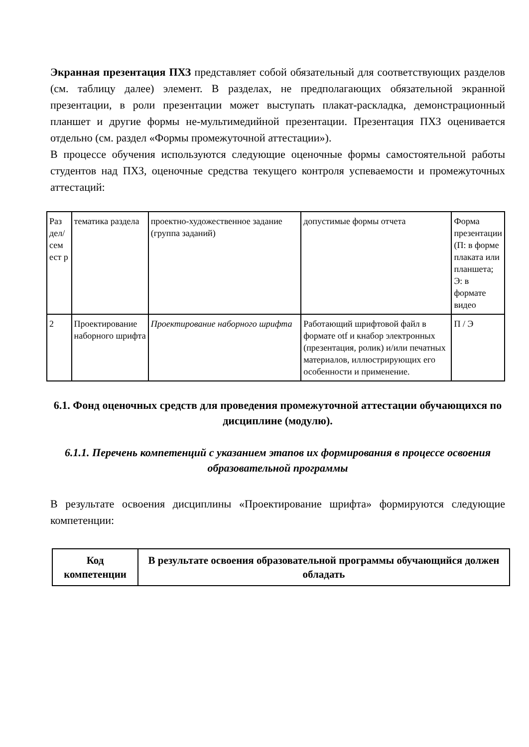Экранная презентация ПХЗ представляет собой обязательный для соответствующих разделов (см. таблицу далее) элемент. В разделах, не предполагающих обязательной экранной презентации, в роли презентации может выступать плакат-раскладка, демонстрационный планшет и другие формы не-мультимедийной презентации. Презентация ПХЗ оценивается отдельно (см. раздел «Формы промежуточной аттестации»).
В процессе обучения используются следующие оценочные формы самостоятельной работы студентов над ПХЗ, оценочные средства текущего контроля успеваемости и промежуточных аттестаций:
| Раз дел/ сем ест р | тематика раздела | проектно-художественное задание (группа заданий) | допустимые формы отчета | Форма презентации (П: в форме плаката или планшета; Э: в формате видео |
| 2 | Проектирование наборного шрифта | Проектирование наборного шрифта | Работающий шрифтовой файл в формате otf и кнабор электронных (презентация, ролик) и/или печатных материалов, иллюстрирующих его особенности и применение. | П / Э |
6.1. Фонд оценочных средств для проведения промежуточной аттестации обучающихся по дисциплине (модулю).
6.1.1. Перечень компетенций с указанием этапов их формирования в процессе освоения образовательной программы
В результате освоения дисциплины «Проектирование шрифта» формируются следующие компетенции:
| Код компетенции | В результате освоения образовательной программы обучающийся должен обладать |
| --- | --- |